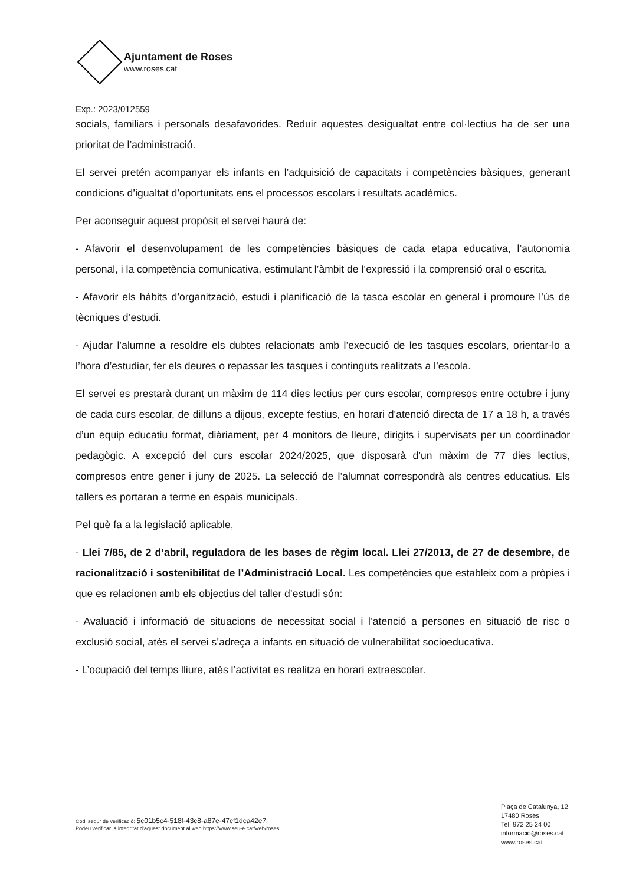Ajuntament de Roses
www.roses.cat
Exp.: 2023/012559
socials, familiars i personals desafavorides. Reduir aquestes desigualtat entre col·lectius ha de ser una prioritat de l’administració.
El servei pretén acompanyar els infants en l’adquisició de capacitats i competències bàsiques, generant condicions d’igualtat d’oportunitats ens el processos escolars i resultats acadèmics.
Per aconseguir aquest propòsit el servei haurà de:
- Afavorir el desenvolupament de les competències bàsiques de cada etapa educativa, l’autonomia personal, i la competència comunicativa, estimulant l’àmbit de l’expressió i la comprensió oral o escrita.
- Afavorir els hàbits d’organització, estudi i planificació de la tasca escolar en general i promoure l’ús de tècniques d’estudi.
- Ajudar l’alumne a resoldre els dubtes relacionats amb l’execució de les tasques escolars, orientar-lo a l’hora d’estudiar, fer els deures o repassar les tasques i continguts realitzats a l’escola.
El servei es prestarà durant un màxim de 114 dies lectius per curs escolar, compresos entre octubre i juny de cada curs escolar, de dilluns a dijous, excepte festius, en horari d’atenció directa de 17 a 18 h, a través d’un equip educatiu format, diàriament, per 4 monitors de lleure, dirigits i supervisats per un coordinador pedagògic. A excepció del curs escolar 2024/2025, que disposarà d’un màxim de 77 dies lectius, compresos entre gener i juny de 2025. La selecció de l’alumnat correspondrà als centres educatius. Els tallers es portaran a terme en espais municipals.
Pel què fa a la legislació aplicable,
- Llei 7/85, de 2 d’abril, reguladora de les bases de règim local. Llei 27/2013, de 27 de desembre, de racionalització i sostenibilitat de l’Administració Local. Les competències que estableix com a pròpies i que es relacionen amb els objectius del taller d’estudi són:
- Avaluació i informació de situacions de necessitat social i l’atenció a persones en situació de risc o exclusió social, atès el servei s’adreça a infants en situació de vulnerabilitat socioeducativa.
- L’ocupació del temps lliure, atès l’activitat es realitza en horari extraescolar.
Codi segur de verificació: 5c01b5c4-518f-43c8-a87e-47cf1dca42e7.
Podeu verificar la integritat d’aquest document al web https://www.seu-e.cat/web/roses
Plaça de Catalunya, 12
17480 Roses
Tel. 972 25 24 00
informacio@roses.cat
www.roses.cat